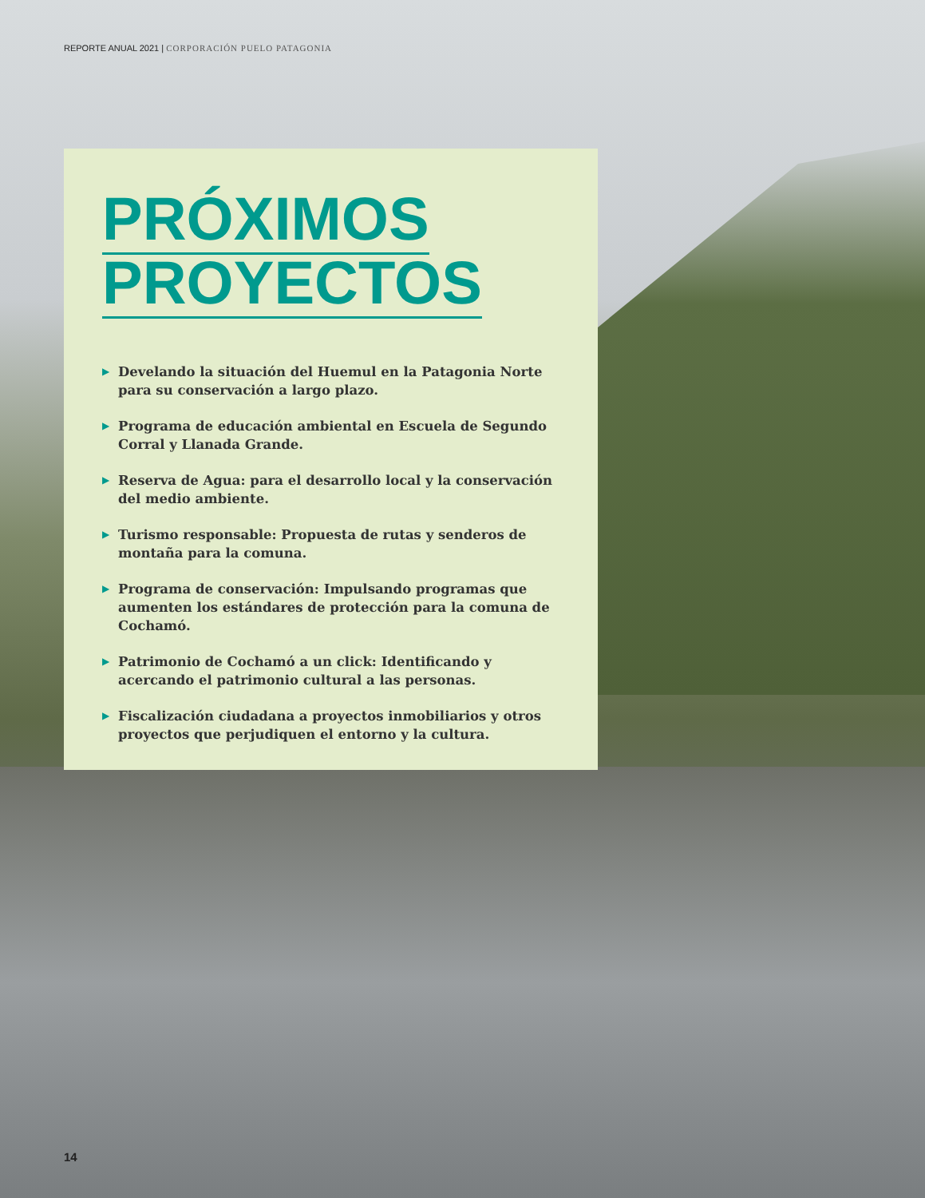REPORTE ANUAL 2021 | CORPORACIÓN PUELO PATAGONIA
PRÓXIMOS
PROYECTOS
▶ Develando la situación del Huemul en la Patagonia Norte para su conservación a largo plazo.
▶ Programa de educación ambiental en Escuela de Segundo Corral y Llanada Grande.
▶ Reserva de Agua: para el desarrollo local y la conservación del medio ambiente.
▶ Turismo responsable: Propuesta de rutas y senderos de montaña para la comuna.
▶ Programa de conservación: Impulsando programas que aumenten los estándares de protección para la comuna de Cochamó.
▶ Patrimonio de Cochamó a un click: Identificando y acercando el patrimonio cultural a las personas.
▶ Fiscalización ciudadana a proyectos inmobiliarios y otros proyectos que perjudiquen el entorno y la cultura.
14